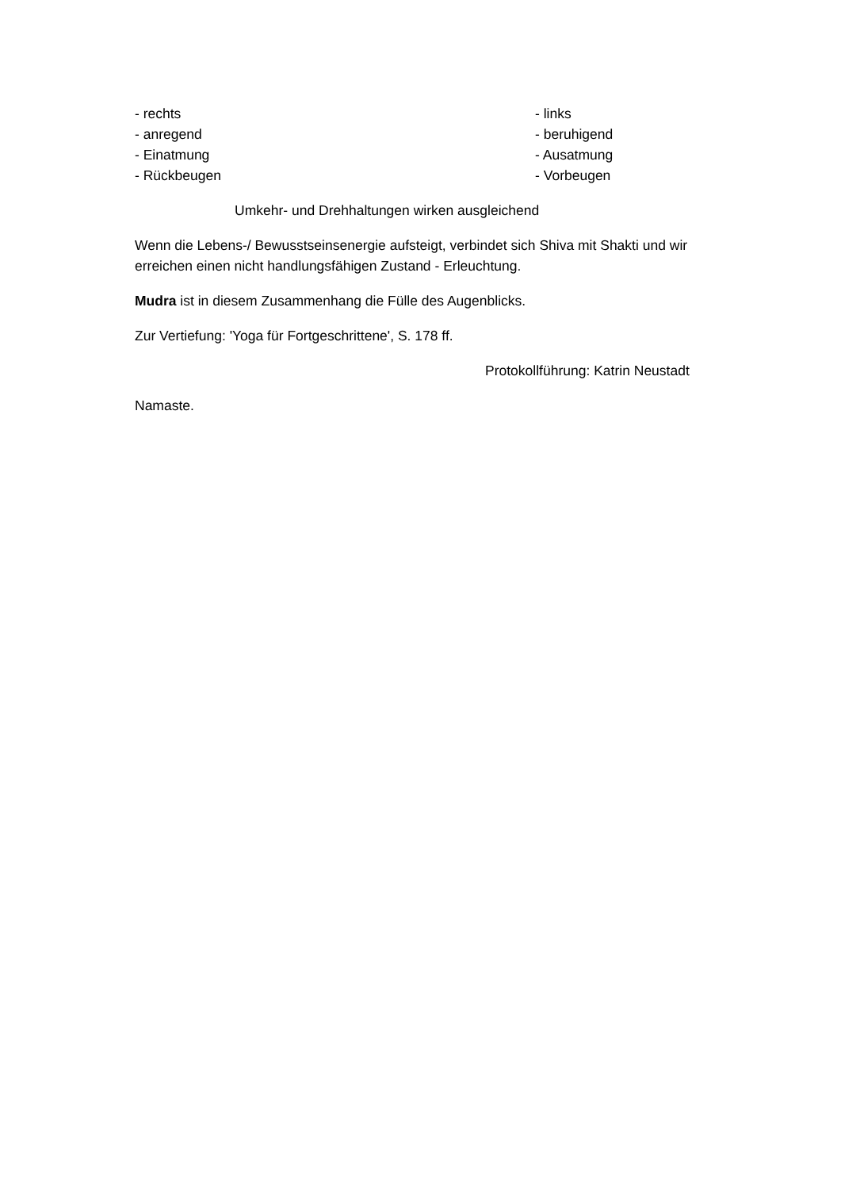- rechts - links
- anregend - beruhigend
- Einatmung - Ausatmung
- Rückbeugen - Vorbeugen
Umkehr- und Drehhaltungen wirken ausgleichend
Wenn die Lebens-/ Bewusstseinsenergie aufsteigt, verbindet sich Shiva mit Shakti und wir erreichen einen nicht handlungsfähigen Zustand - Erleuchtung.
Mudra ist in diesem Zusammenhang die Fülle des Augenblicks.
Zur Vertiefung: 'Yoga für Fortgeschrittene', S. 178 ff.
Protokollführung: Katrin Neustadt
Namaste.